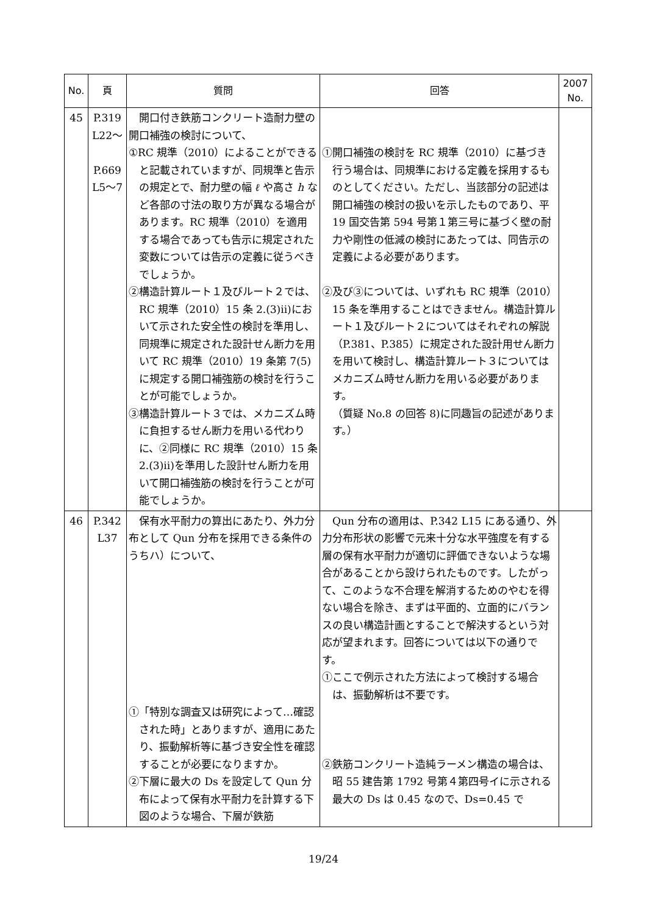| No. | 頁 | 質問 | 回答 | 2007 No. |
| --- | --- | --- | --- | --- |
| 45 | P.319 L22～ P.669 L5～7 | 開口付き鉄筋コンクリート造耐力壁の開口補強の検討について、 ①RC 規準（2010）によることができると記載されていますが、同規準と告示の規定とで、耐力壁の幅 ℓ や高さ h など各部の寸法の取り方が異なる場合があります。RC 規準（2010）を適用する場合であっても告示に規定された変数については告示の定義に従うべきでしょうか。 ②構造計算ルート１及びルート２では、RC 規準（2010）15 条 2.(3)ii)において示された安全性の検討を準用し、同規準に規定された設計せん断力を用いて RC 規準（2010）19 条第 7(5)に規定する開口補強筋の検討を行うことが可能でしょうか。 ③構造計算ルート３では、メカニズム時に負担するせん断力を用いる代わりに、②同様に RC 規準（2010）15 条 2.(3)ii)を準用した設計せん断力を用いて開口補強筋の検討を行うことが可能でしょうか。 | ①開口補強の検討を RC 規準（2010）に基づき行う場合は、同規準における定義を採用するものとしてください。ただし、当該部分の記述は開口補強の検討の扱いを示したものであり、平 19 国交告第 594 号第１第三号に基づく壁の耐力や剛性の低減の検討にあたっては、同告示の定義による必要があります。 ②及び③については、いずれも RC 規準（2010）15 条を準用することはできません。構造計算ルート１及びルート２についてはそれぞれの解説（P.381、P.385）に規定された設計用せん断力を用いて検討し、構造計算ルート３についてはメカニズム時せん断力を用いる必要があります。 （質疑 No.8 の回答 8)に同趣旨の記述があります。） | |
| 46 | P.342 L37 | 保有水平耐力の算出にあたり、外力分布として Qun 分布を採用できる条件のうちハ）について、 ①「特別な調査又は研究によって…確認された時」とありますが、適用にあたり、振動解析等に基づき安全性を確認することが必要になりますか。 ②下層に最大の Ds を設定して Qun 分布によって保有水平耐力を計算する下図のような場合、下層が鉄筋 | Qun 分布の適用は、P.342 L15 にある通り、外力分布形状の影響で元来十分な水平強度を有する層の保有水平耐力が適切に評価できないような場合があることから設けられたものです。したがって、このような不合理を解消するためのやむを得ない場合を除き、まずは平面的、立面的にバランスの良い構造計画とすることで解決するという対応が望まれます。回答については以下の通りです。 ①ここで例示された方法によって検討する場合は、振動解析は不要です。 ②鉄筋コンクリート造純ラーメン構造の場合は、昭 55 建告第 1792 号第４第四号イに示される最大の Ds は 0.45 なので、Ds=0.45 で | |
19/24